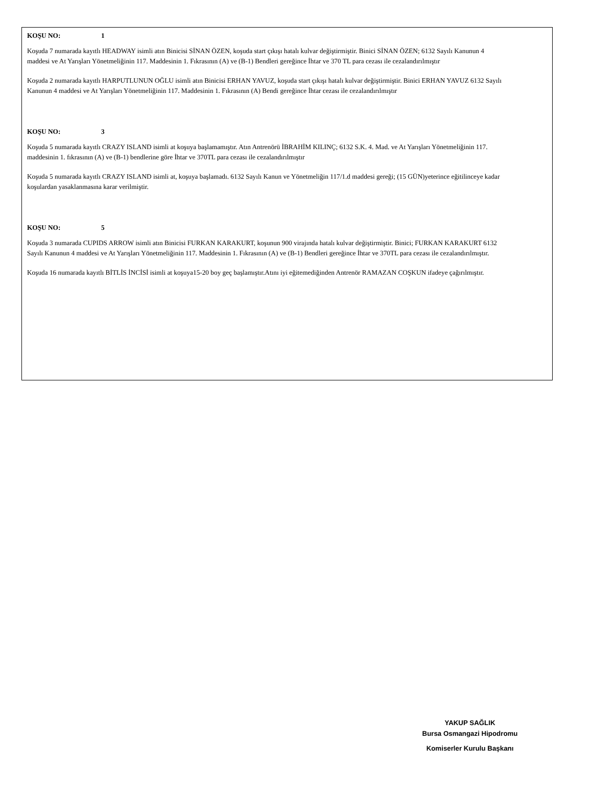KOŞU NO: 1
Koşuda 7 numarada kayıtlı HEADWAY isimli atın Binicisi SİNAN ÖZEN, koşuda start çıkışı hatalı kulvar değiştirmiştir. Binici SİNAN ÖZEN; 6132 Sayılı Kanunun 4 maddesi ve At Yarışları Yönetmeliğinin 117. Maddesinin 1. Fıkrasının (A) ve (B-1) Bendleri gereğince İhtar ve 370 TL para cezası ile cezalandırılmıştır
Koşuda 2 numarada kayıtlı HARPUTLUNUN OĞLU isimli atın Binicisi ERHAN YAVUZ, koşuda start çıkışı hatalı kulvar değiştirmiştir. Binici ERHAN YAVUZ 6132 Sayılı Kanunun 4 maddesi ve At Yarışları Yönetmeliğinin 117. Maddesinin 1. Fıkrasının (A) Bendi gereğince İhtar cezası ile cezalandırılmıştır
KOŞU NO: 3
Koşuda 5 numarada kayıtlı CRAZY ISLAND isimli at koşuya başlamamıştır. Atın Antrenörü İBRAHİM KILINÇ; 6132 S.K. 4. Mad. ve At Yarışları Yönetmeliğinin 117. maddesinin 1. fıkrasının (A) ve (B-1) bendlerine göre İhtar ve 370TL para cezası ile cezalandırılmıştır
Koşuda 5 numarada kayıtlı CRAZY ISLAND isimli at, koşuya başlamadı. 6132 Sayılı Kanun ve Yönetmeliğin 117/1.d maddesi gereği; (15 GÜN)yeterince eğitilinceye kadar koşulardan yasaklanmasına karar verilmiştir.
KOŞU NO: 5
Koşuda 3 numarada CUPIDS ARROW isimli atın Binicisi FURKAN KARAKURT, koşunun 900 virajında hatalı kulvar değiştirmiştir. Binici; FURKAN KARAKURT 6132 Sayılı Kanunun 4 maddesi ve At Yarışları Yönetmeliğinin 117. Maddesinin 1. Fıkrasının (A) ve (B-1) Bendleri gereğince İhtar ve 370TL para cezası ile cezalandırılmıştır.
Koşuda 16 numarada kayıtlı BİTLİS İNCİSİ isimli at koşuya15-20 boy geç başlamıştır.Atını iyi eğitemediğinden Antrenör RAMAZAN COŞKUN ifadeye çağırılmıştır.
YAKUP SAĞLIK
Bursa Osmangazi Hipodromu
Komiserler Kurulu Başkanı